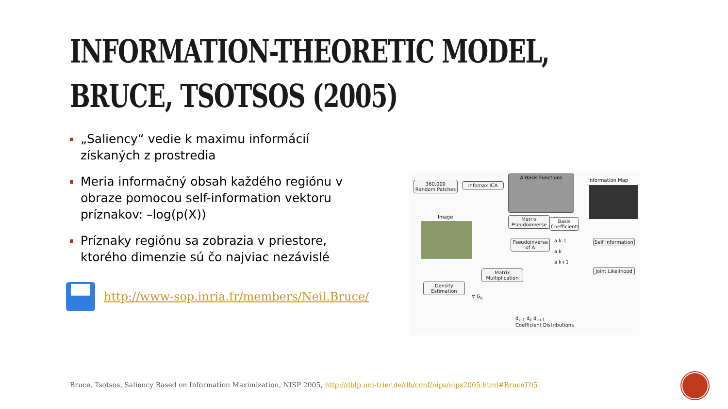INFORMATION-THEORETIC MODEL,
BRUCE, TSOTSOS (2005)
„Saliency“ vedie k maximu informácií získaných z prostredia
Meria informačný obsah každého regiónu v obraze pomocou self-information vektoru príznakov: –log(p(X))
Príznaky regiónu sa zobrazia v priestore, ktorého dimenzie sú čo najviac nezávislé
http://www-sop.inria.fr/members/Neil.Bruce/
360,000 Random Patches
Infomax ICA
A Basis Functions
Information Map
Image
Matrix Pseudoinverse
Basis Coefficients
Pseudoinverse of A
a k-1
a k
a k+1
Self Information
Matrix Multiplication
Joint Likelihood
Density Estimation
∀ G<sub>k</sub>
d<sub>k-1</sub> d<sub>k</sub> d<sub>k+1</sub>
Coefficient Distributions
Bruce, Tsotsos, Saliency Based on Information Maximization, NISP 2005, http://dblp.uni-trier.de/db/conf/nips/nips2005.html#BruceT05